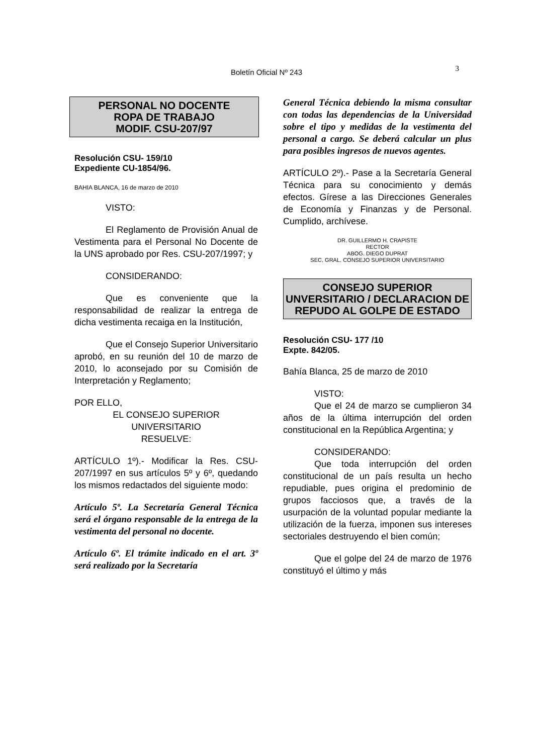Boletín Oficial Nº 243 3
PERSONAL NO DOCENTE
ROPA DE TRABAJO
MODIF. CSU-207/97
Resolución CSU- 159/10
Expediente CU-1854/96.
BAHIA BLANCA, 16 de marzo de 2010
VISTO:
El Reglamento de Provisión Anual de Vestimenta para el Personal No Docente de la UNS aprobado por Res. CSU-207/1997; y
CONSIDERANDO:
Que es conveniente que la responsabilidad de realizar la entrega de dicha vestimenta recaiga en la Institución,
Que el Consejo Superior Universitario aprobó, en su reunión del 10 de marzo de 2010, lo aconsejado por su Comisión de Interpretación y Reglamento;
POR ELLO,
EL CONSEJO SUPERIOR
UNIVERSITARIO
RESUELVE:
ARTÍCULO 1º).- Modificar la Res. CSU-207/1997 en sus artículos 5º y 6º, quedando los mismos redactados del siguiente modo:
Artículo 5º. La Secretaría General Técnica será el órgano responsable de la entrega de la vestimenta del personal no docente.
Artículo 6º. El trámite indicado en el art. 3º será realizado por la Secretaría
General Técnica debiendo la misma consultar con todas las dependencias de la Universidad sobre el tipo y medidas de la vestimenta del personal a cargo. Se deberá calcular un plus para posibles ingresos de nuevos agentes.
ARTÍCULO 2º).- Pase a la Secretaría General Técnica para su conocimiento y demás efectos. Gírese a las Direcciones Generales de Economía y Finanzas y de Personal. Cumplido, archívese.
DR. GUILLERMO H. CRAPISTE
RECTOR
ABOG. DIEGO DUPRAT
SEC. GRAL. CONSEJO SUPERIOR UNIVERSITARIO
CONSEJO SUPERIOR
UNVERSITARIO / DECLARACION DE
REPUDO AL GOLPE DE ESTADO
Resolución CSU- 177 /10
Expte. 842/05.
Bahía Blanca, 25 de marzo de 2010
VISTO:
Que el 24 de marzo se cumplieron 34 años de la última interrupción del orden constitucional en la República Argentina; y
CONSIDERANDO:
Que toda interrupción del orden constitucional de un país resulta un hecho repudiable, pues origina el predominio de grupos facciosos que, a través de la usurpación de la voluntad popular mediante la utilización de la fuerza, imponen sus intereses sectoriales destruyendo el bien común;
Que el golpe del 24 de marzo de 1976 constituyó el último y más